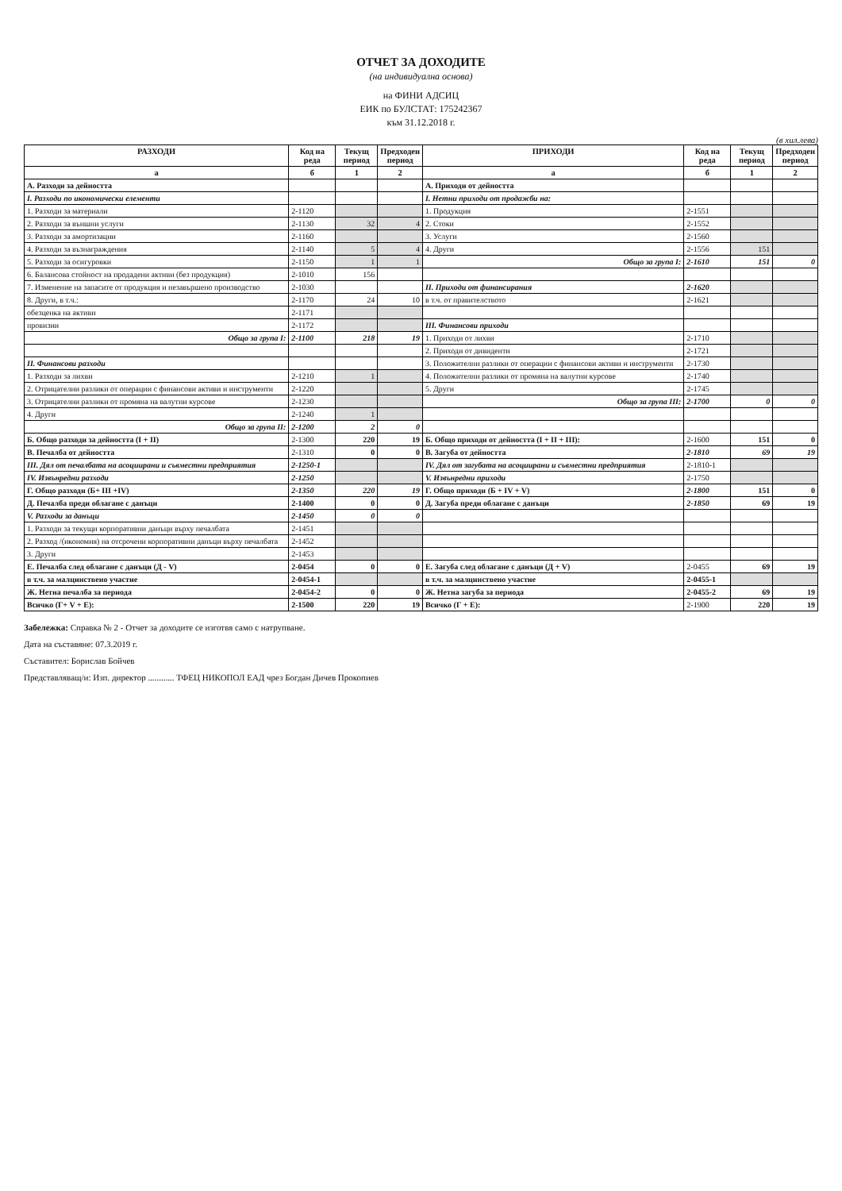ОТЧЕТ ЗА ДОХОДИТЕ
(на индивидуална основа)
на ФИНИ АДСИЦ
ЕИК по БУЛСТАТ: 175242367
към 31.12.2018 г.
(в хил.лева)
| РАЗХОДИ | Код на реда | Текущ период | Предходен период | ПРИХОДИ | Код на реда | Текущ период | Предходен период |
| --- | --- | --- | --- | --- | --- | --- | --- |
| а | б | 1 | 2 | а | б | 1 | 2 |
| А. Разходи за дейността | | | | А. Приходи от дейността | | | |
| I. Разходи по икономически елементи | | | | I. Нетни приходи от продажби на: | | | |
| 1. Разходи за материали | 2-1120 | | | 1. Продукция | 2-1551 | | |
| 2. Разходи за външни услуги | 2-1130 | 32 | 4 | 2. Стоки | 2-1552 | | |
| 3. Разходи за амортизации | 2-1160 | | | 3. Услуги | 2-1560 | | |
| 4. Разходи за възнаграждения | 2-1140 | 5 | 4 | 4. Други | 2-1556 | 151 | |
| 5. Разходи за осигуровки | 2-1150 | 1 | 1 | Общо за група I: | 2-1610 | 151 | 0 |
| 6. Балансова стойност на продадени активи (без продукция) | 2-1010 | 156 | | | | | |
| 7. Изменение на запасите от продукция и незавършено производство | 2-1030 | | | II. Приходи от финансирания | 2-1620 | | |
| 8. Други, в т.ч.: | 2-1170 | 24 | 10 | в т.ч. от правителството | 2-1621 | | |
| обезценка на активи | 2-1171 | | | | | | |
| провизии | 2-1172 | | | III. Финансови приходи | | | |
| Общо за група I: | 2-1100 | 218 | 19 | 1. Приходи от лихви | 2-1710 | | |
| | | | | 2. Приходи от дивиденти | 2-1721 | | |
| II. Финансови разходи | | | | 3. Положителни разлики от операции с финансови активи и инструменти | 2-1730 | | |
| 1. Разходи за лихви | 2-1210 | 1 | | 4. Положителни разлики от промяна на валутни курсове | 2-1740 | | |
| 2. Отрицателни разлики от операции с финансови активи и инструменти | 2-1220 | | | 5. Други | 2-1745 | | |
| 3. Отрицателни разлики от промяна на валутни курсове | 2-1230 | | | Общо за група III: | 2-1700 | 0 | 0 |
| 4. Други | 2-1240 | 1 | | | | | |
| Общо за група II: | 2-1200 | 2 | 0 | | | | |
| Б. Общо разходи за дейността (I + II) | 2-1300 | 220 | 19 | Б. Общо приходи от дейността (I + II + III): | 2-1600 | 151 | 0 |
| В. Печалба от дейността | 2-1310 | 0 | 0 | В. Загуба от дейността | 2-1810 | 69 | 19 |
| III. Дял от печалбата на асоциирани и съвместни предприятия | 2-1250-1 | | | IV. Дял от загубата на асоциирани и съвместни предприятия | 2-1810-1 | | |
| IV. Извънредни разходи | 2-1250 | | | V. Извънредни приходи | 2-1750 | | |
| Г. Общо разходи (Б+ III +IV) | 2-1350 | 220 | 19 | Г. Общо приходи (Б + IV + V) | 2-1800 | 151 | 0 |
| Д. Печалба преди облагане с данъци | 2-1400 | 0 | 0 | Д. Загуба преди облагане с данъци | 2-1850 | 69 | 19 |
| V. Разходи за данъци | 2-1450 | 0 | 0 | | | | |
| 1. Разходи за текущи корпоративни данъци върху печалбата | 2-1451 | | | | | | |
| 2. Разход /(икономия) на отсрочени корпоративни данъци върху печалбата | 2-1452 | | | | | | |
| 3. Други | 2-1453 | | | | | | |
| Е. Печалба след облагане с данъци (Д - V) | 2-0454 | 0 | 0 | Е. Загуба след облагане с данъци (Д + V) | 2-0455 | 69 | 19 |
| в т.ч. за малцинствено участие | 2-0454-1 | | | в т.ч. за малцинствено участие | 2-0455-1 | | |
| Ж. Нетна печалба за периода | 2-0454-2 | 0 | 0 | Ж. Нетна загуба за периода | 2-0455-2 | 69 | 19 |
| Всичко (Г+ V + Е): | 2-1500 | 220 | 19 | Всичко (Г + Е): | 2-1900 | 220 | 19 |
Забележка: Справка № 2 - Отчет за доходите се изготвя само с натрупване.
Дата на съставяне: 07.3.2019 г.
Съставител: Борислав Бойчев
Представляващ/и: Изп. директор ............ ТФЕЦ НИКОПОЛ ЕАД чрез Богдан Дичев Прокопиев